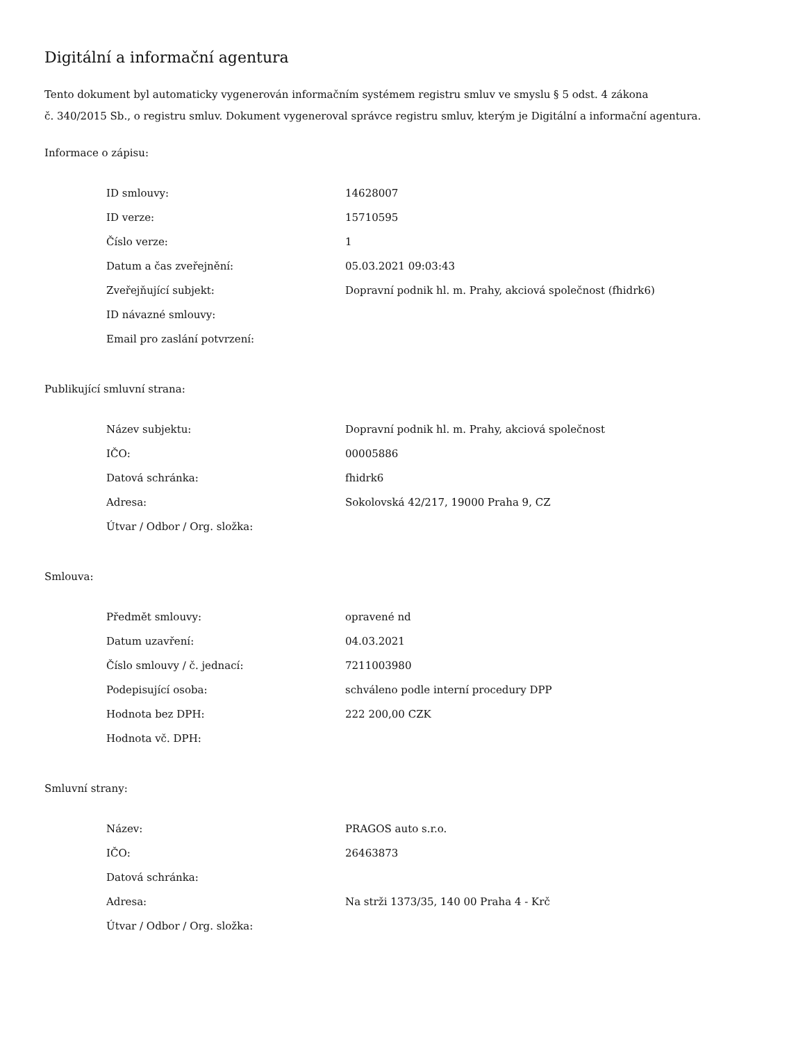Digitální a informační agentura
Tento dokument byl automaticky vygenerován informačním systémem registru smluv ve smyslu § 5 odst. 4 zákona
č. 340/2015 Sb., o registru smluv. Dokument vygeneroval správce registru smluv, kterým je Digitální a informační agentura.
Informace o zápisu:
| ID smlouvy: | 14628007 |
| ID verze: | 15710595 |
| Číslo verze: | 1 |
| Datum a čas zveřejnění: | 05.03.2021 09:03:43 |
| Zveřejňující subjekt: | Dopravní podnik hl. m. Prahy, akciová společnost (fhidrk6) |
| ID návazné smlouvy: | |
| Email pro zaslání potvrzení: | |
Publikující smluvní strana:
| Název subjektu: | Dopravní podnik hl. m. Prahy, akciová společnost |
| IČO: | 00005886 |
| Datová schránka: | fhidrk6 |
| Adresa: | Sokolovská 42/217, 19000 Praha 9, CZ |
| Útvar / Odbor / Org. složka: | |
Smlouva:
| Předmět smlouvy: | opravené nd |
| Datum uzavření: | 04.03.2021 |
| Číslo smlouvy / č. jednací: | 7211003980 |
| Podepisující osoba: | schváleno podle interní procedury DPP |
| Hodnota bez DPH: | 222 200,00 CZK |
| Hodnota vč. DPH: | |
Smluvní strany:
| Název: | PRAGOS auto s.r.o. |
| IČO: | 26463873 |
| Datová schránka: | |
| Adresa: | Na strži 1373/35, 140 00 Praha 4 - Krč |
| Útvar / Odbor / Org. složka: | |